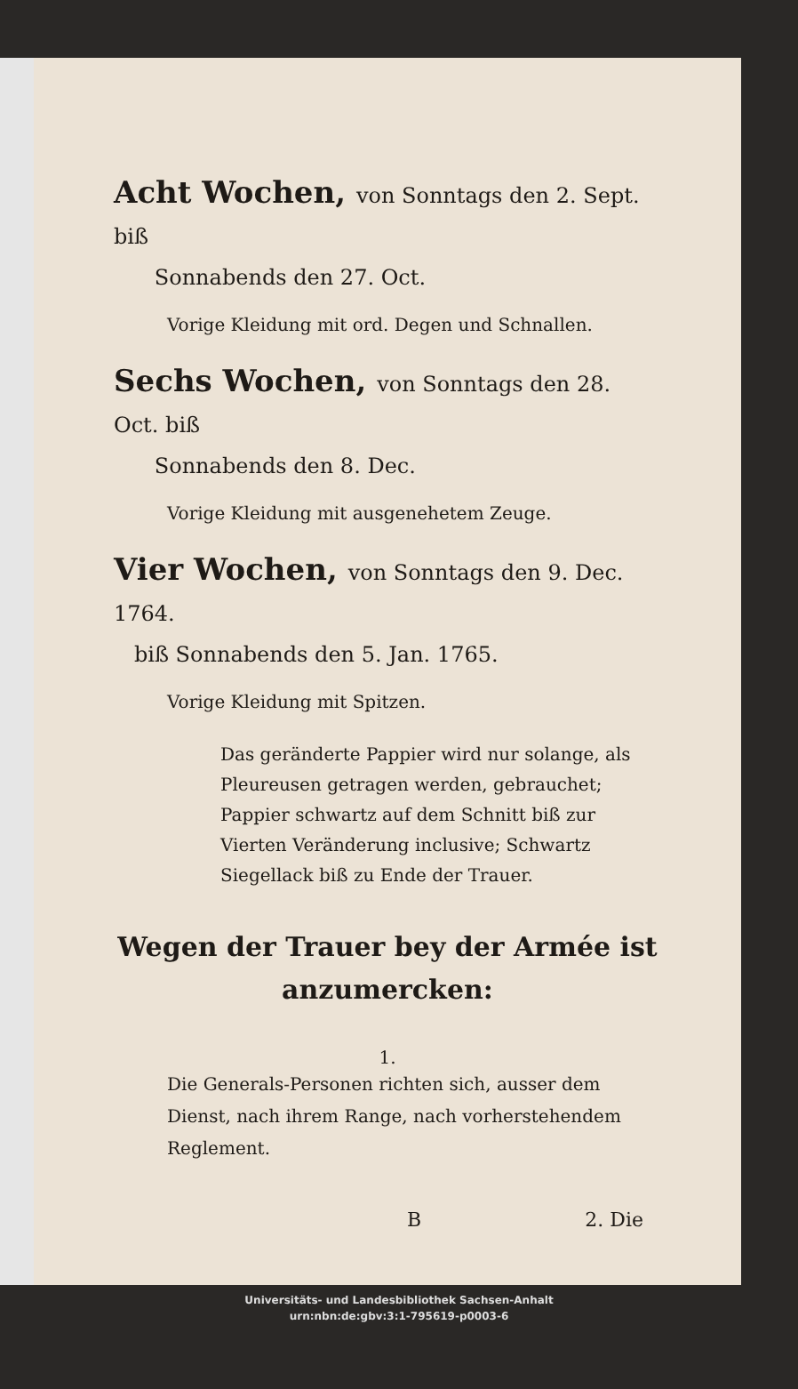Acht Wochen, von Sonntags den 2. Sept. biß
Sonnabends den 27. Oct.
Vorige Kleidung mit ord. Degen und Schnallen.
Sechs Wochen, von Sonntags den 28. Oct. biß
Sonnabends den 8. Dec.
Vorige Kleidung mit ausgenehetem Zeuge.
Vier Wochen, von Sonntags den 9. Dec. 1764.
biß Sonnabends den 5. Jan. 1765.
Vorige Kleidung mit Spitzen.
Das geränderte Pappier wird nur solange, als Pleureusen getragen werden, gebrauchet; Pappier schwartz auf dem Schnitt biß zur Vierten Veränderung inclusive; Schwartz Siegellack biß zu Ende der Trauer.
Wegen der Trauer bey der Armée ist
anzumercken:
1.
Die Generals-Personen richten sich, ausser dem Dienst, nach ihrem Range, nach vorherstehendem Reglement.
B 2. Die
Universitäts- und Landesbibliothek Sachsen-Anhalt
urn:nbn:de:gbv:3:1-795619-p0003-6